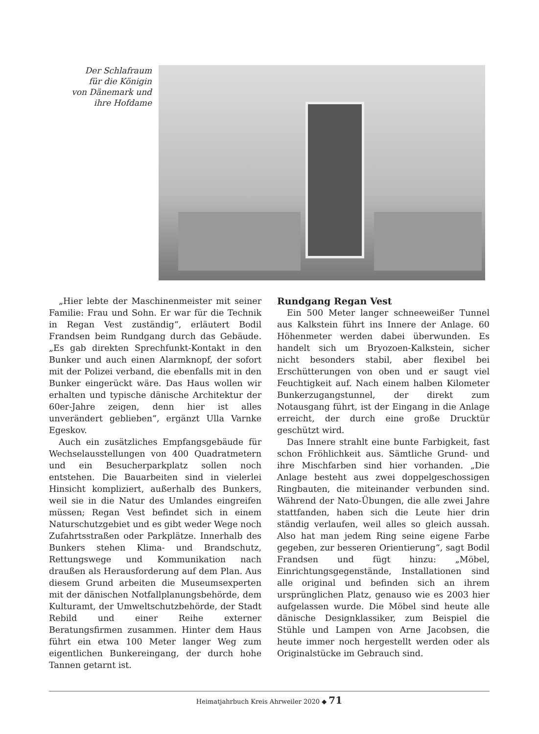Der Schlafraum
für die Königin
von Dänemark und
ihre Hofdame
„Hier lebte der Maschinenmeister mit seiner Familie: Frau und Sohn. Er war für die Technik in Regan Vest zuständig“, erläutert Bodil Frandsen beim Rundgang durch das Gebäude. „Es gab direkten Sprechfunkt-Kontakt in den Bunker und auch einen Alarmknopf, der sofort mit der Polizei verband, die ebenfalls mit in den Bunker eingerückt wäre. Das Haus wollen wir erhalten und typische dänische Architektur der 60er-Jahre zeigen, denn hier ist alles unverändert geblieben“, ergänzt Ulla Varnke Egeskov.
Auch ein zusätzliches Empfangsgebäude für Wechselausstellungen von 400 Quadratmetern und ein Besucherparkplatz sollen noch entstehen. Die Bauarbeiten sind in vielerlei Hinsicht kompliziert, außerhalb des Bunkers, weil sie in die Natur des Umlandes eingreifen müssen; Regan Vest befindet sich in einem Naturschutzgebiet und es gibt weder Wege noch Zufahrtsstraßen oder Parkplätze. Innerhalb des Bunkers stehen Klima- und Brandschutz, Rettungswege und Kommunikation nach draußen als Herausforderung auf dem Plan. Aus diesem Grund arbeiten die Museumsexperten mit der dänischen Notfallplanungsbehörde, dem Kulturamt, der Umweltschutzbehörde, der Stadt Rebild und einer Reihe externer Beratungsfirmen zusammen. Hinter dem Haus führt ein etwa 100 Meter langer Weg zum eigentlichen Bunkereingang, der durch hohe Tannen getarnt ist.
Rundgang Regan Vest
Ein 500 Meter langer schneeweißer Tunnel aus Kalkstein führt ins Innere der Anlage. 60 Höhenmeter werden dabei überwunden. Es handelt sich um Bryozoen-Kalkstein, sicher nicht besonders stabil, aber flexibel bei Erschütterungen von oben und er saugt viel Feuchtigkeit auf. Nach einem halben Kilometer Bunkerzugangstunnel, der direkt zum Notausgang führt, ist der Eingang in die Anlage erreicht, der durch eine große Drucktür geschützt wird.
Das Innere strahlt eine bunte Farbigkeit, fast schon Fröhlichkeit aus. Sämtliche Grund- und ihre Mischfarben sind hier vorhanden. „Die Anlage besteht aus zwei doppelgeschossigen Ringbauten, die miteinander verbunden sind. Während der Nato-Übungen, die alle zwei Jahre stattfanden, haben sich die Leute hier drin ständig verlaufen, weil alles so gleich aussah. Also hat man jedem Ring seine eigene Farbe gegeben, zur besseren Orientierung“, sagt Bodil Frandsen und fügt hinzu: „Möbel, Einrichtungsgegenstände, Installationen sind alle original und befinden sich an ihrem ursprünglichen Platz, genauso wie es 2003 hier aufgelassen wurde. Die Möbel sind heute alle dänische Designklassiker, zum Beispiel die Stühle und Lampen von Arne Jacobsen, die heute immer noch hergestellt werden oder als Originalstücke im Gebrauch sind.
Heimatjahrbuch Kreis Ahrweiler 2020 ◆ 71